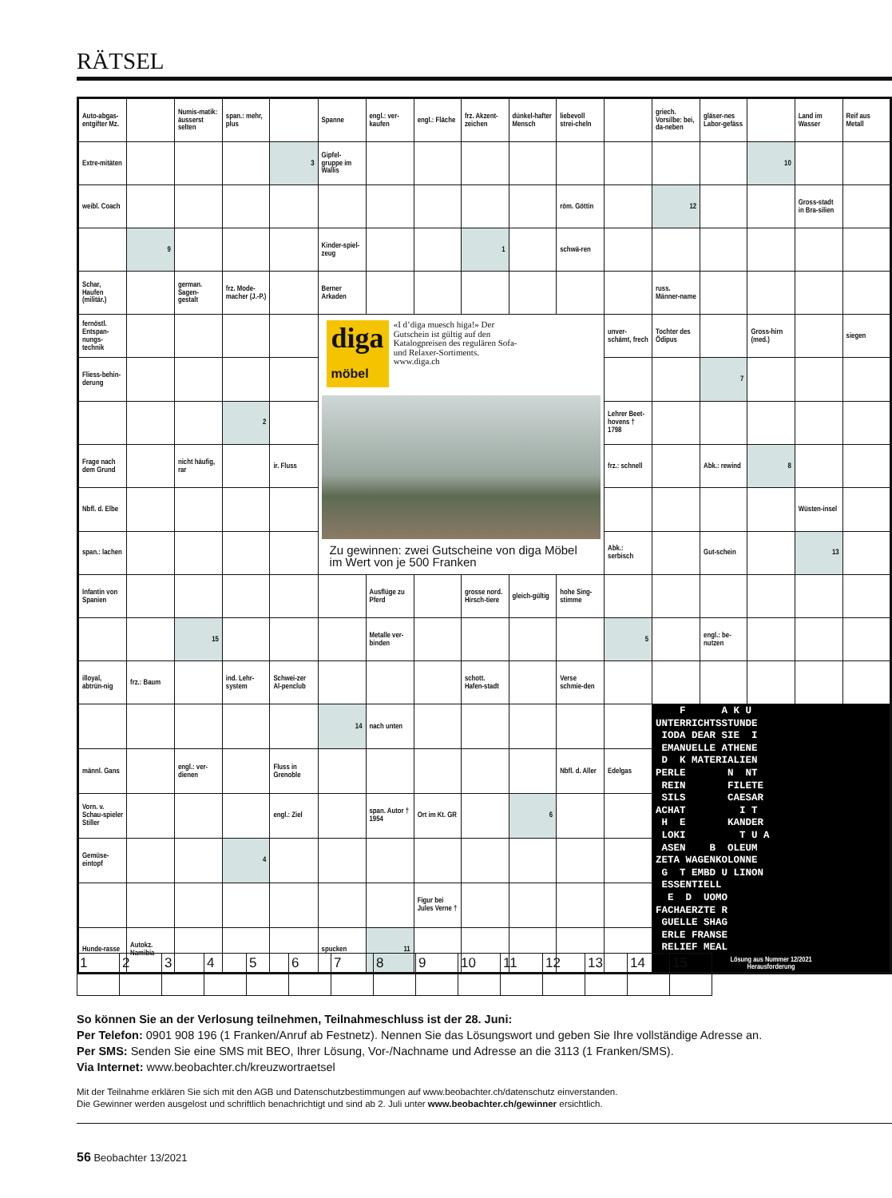RÄTSEL
| Auto-abgas-entgifter Mz. | | Numis-matik: äusserst selten | span.: mehr, plus | | Spanne | engl.: ver-kaufen | engl.: Fläche | frz. Akzent-zeichen | dünkel-hafter Mensch | liebevoll strei-cheln | | griech. Vorsilbe: bei, da-neben | gläser-nes Labor-gefäss | | Land im Wasser | Reif aus Metall |
| Extre-mitäten | | | | 3 | Gipfel-gruppe im Wallis | | | | | | | | | 10 | | |
| weibl. Coach | | | | | | | | | | röm. Göttin | | 12 | | | Gross-stadt in Bra-silien | |
| | 9 | | | | Kinder-spiel-zeug | | | 1 | | schwä-ren | | | | | | |
| Schar, Haufen (militär.) | | german. Sagen-gestalt | frz. Mode-macher (J.-P.) | | Berner Arkaden | | | | | | | russ. Männer-name | | | | |
| fernöstl. Entspan-nungs-technik | | | | | diga möbel «I d’diga muesch higa!» Der Gutschein ist gültig auf den Katalogpreisen des regulären Sofa- und Relaxer-Sortiments. www.diga.ch Zu gewinnen: zwei Gutscheine von diga Möbel im Wert von je 500 Franken | | | | | | unver-schämt, frech | Tochter des Ödipus | | Gross-hirn (med.) | | siegen |
| Fliess-behin-derung | | | | | | | | | | | | | 7 | | | |
| | | | 2 | | | | | | | | Lehrer Beet-hovens † 1798 | | | | | |
| Frage nach dem Grund | | nicht häufig, rar | | ir. Fluss | | | | | | | frz.: schnell | | Abk.: rewind | 8 | | |
| Nbfl. d. Elbe | | | | | | | | | | | | | | | Wüsten-insel | |
| span.: lachen | | | | | | | | | | | Abk.: serbisch | | Gut-schein | | 13 | |
| Infantin von Spanien | | | | | | Ausflüge zu Pferd | | grosse nord. Hirsch-tiere | gleich-gültig | hohe Sing-stimme | | | | | | |
| | | 15 | | | | Metalle ver-binden | | | | | 5 | | engl.: be-nutzen | | | |
| illoyal, abtrün-nig | frz.: Baum | | ind. Lehr-system | Schwei-zer Al-penclub | | | | schott. Hafen-stadt | | Verse schmie-den | | | | | | |
| | | | | | 14 | nach unten | | | | | | F A K U UNTERRICHTSSTUNDE IODA DEAR SIE I EMANUELLE ATHENE D K MATERIALIEN PERLE N NT REIN FILETE SILS CAESAR ACHAT I T H E KANDER LOKI T U A ASEN B OLEUM ZETA WAGENKOLONNE G T EMBD U LINON ESSENTIELL E D UOMO FACHAERZTE R GUELLE SHAG ERLE FRANSE RELIEF MEAL Lösung aus Nummer 12/2021 Herausforderung | | | | |
| männl. Gans | | engl.: ver-dienen | | Fluss in Grenoble | | | | | | Nbfl. d. Aller | Edelgas | | | | | |
| Vorn. v. Schau-spieler Stiller | | | | engl.: Ziel | | span. Autor † 1954 | Ort im Kt. GR | | 6 | | | | | | | |
| Gemüse-eintopf | | | 4 | | | | | | | | | | | | | |
| | | | | | | | Figur bei Jules Verne † | | | | | | | | | |
| Hunde-rasse | Autokz. Namibia | | | | spucken | 11 | | | | | | | | | | |
| 1 | 2 | 3 | 4 | 5 | 6 | 7 | 8 | 9 | 10 | 11 | 12 | 13 | 14 | 15 |
So können Sie an der Verlosung teilnehmen, Teilnahmeschluss ist der 28. Juni:
Per Telefon: 0901 908 196 (1 Franken/Anruf ab Festnetz). Nennen Sie das Lösungswort und geben Sie Ihre vollständige Adresse an.
Per SMS: Senden Sie eine SMS mit BEO, Ihrer Lösung, Vor-/Nachname und Adresse an die 3113 (1 Franken/SMS).
Via Internet: www.beobachter.ch/kreuzwortraetsel
Mit der Teilnahme erklären Sie sich mit den AGB und Datenschutzbestimmungen auf www.beobachter.ch/datenschutz einverstanden.
Die Gewinner werden ausgelost und schriftlich benachrichtigt und sind ab 2. Juli unter www.beobachter.ch/gewinner ersichtlich.
56 Beobachter 13/2021